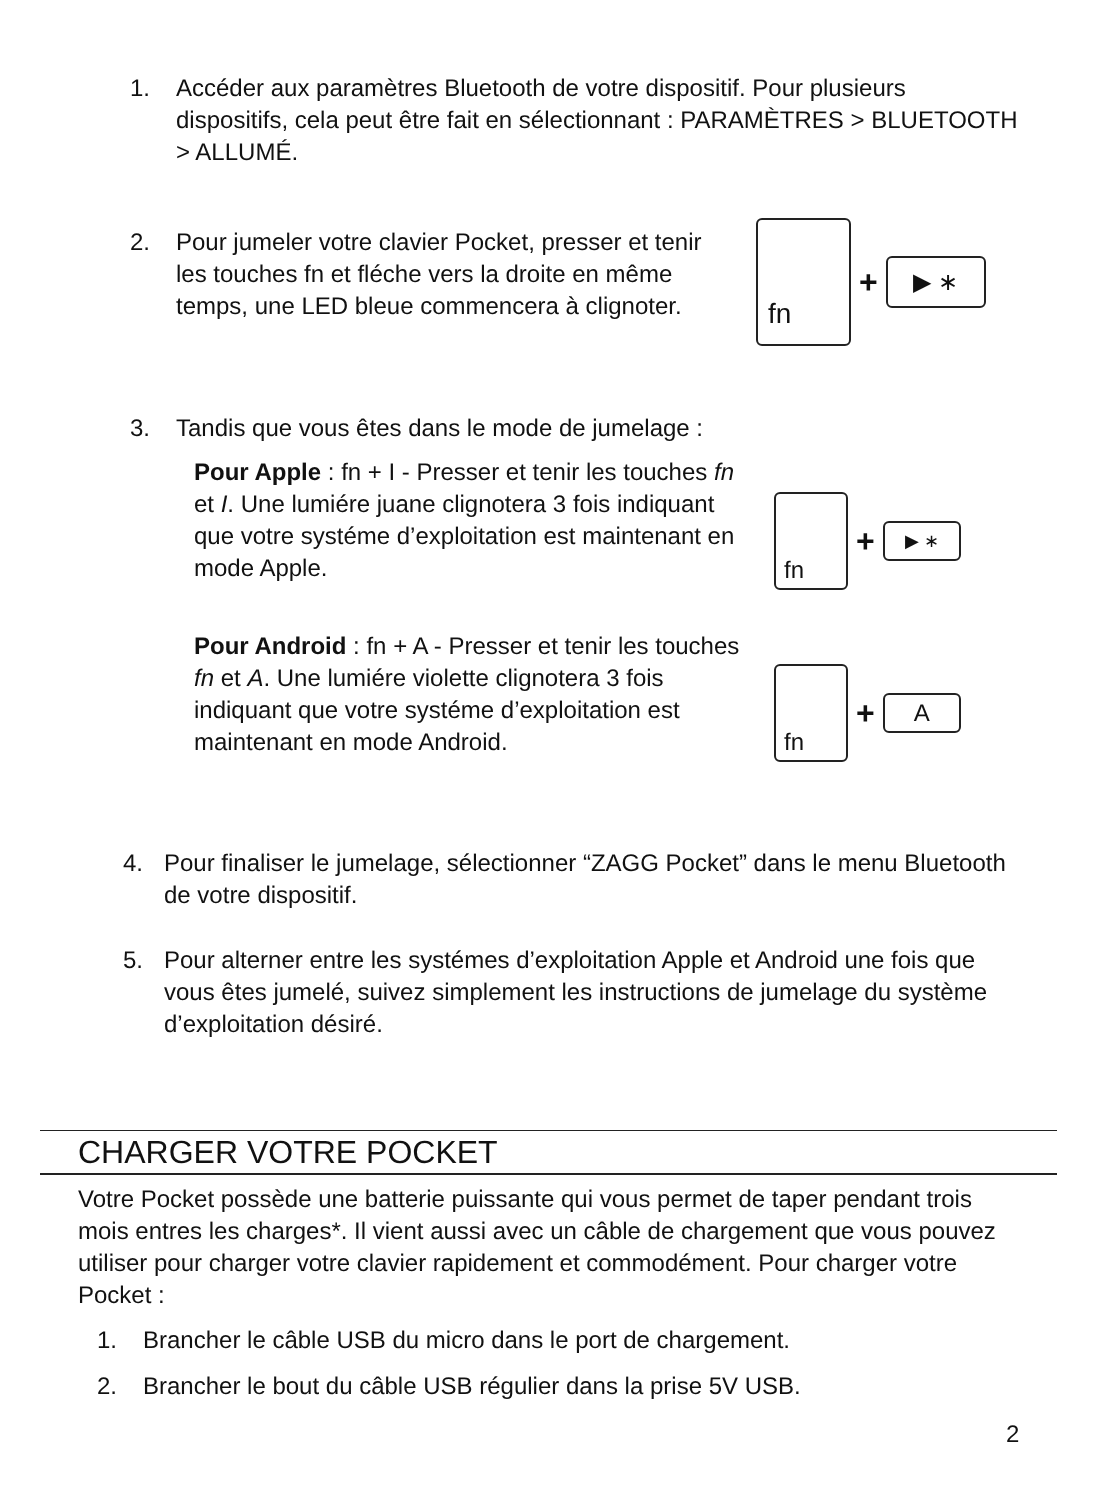1. Accéder aux paramètres Bluetooth de votre dispositif. Pour plusieurs dispositifs, cela peut être fait en sélectionnant : PARAMÈTRES > BLUETOOTH > ALLUMÉ.
2. Pour jumeler votre clavier Pocket, presser et tenir les touches fn et fléche vers la droite en même temps, une LED bleue commencera à clignoter.
fn
+
▶ ∗
3. Tandis que vous êtes dans le mode de jumelage :
Pour Apple : fn + I - Presser et tenir les touches fn et I. Une lumiére juane clignotera 3 fois indiquant que votre systéme d’exploitation est maintenant en mode Apple.
fn
+
▶ ∗
Pour Android : fn + A - Presser et tenir les touches fn et A. Une lumiére violette clignotera 3 fois indiquant que votre systéme d’exploitation est maintenant en mode Android.
fn
+
A
4. Pour finaliser le jumelage, sélectionner “ZAGG Pocket” dans le menu Bluetooth de votre dispositif.
5. Pour alterner entre les systémes d’exploitation Apple et Android une fois que vous êtes jumelé, suivez simplement les instructions de jumelage du système d’exploitation désiré.
CHARGER VOTRE POCKET
Votre Pocket possède une batterie puissante qui vous permet de taper pendant trois mois entres les charges*. Il vient aussi avec un câble de chargement que vous pouvez utiliser pour charger votre clavier rapidement et commodément. Pour charger votre Pocket :
1. Brancher le câble USB du micro dans le port de chargement.
2. Brancher le bout du câble USB régulier dans la prise 5V USB.
2